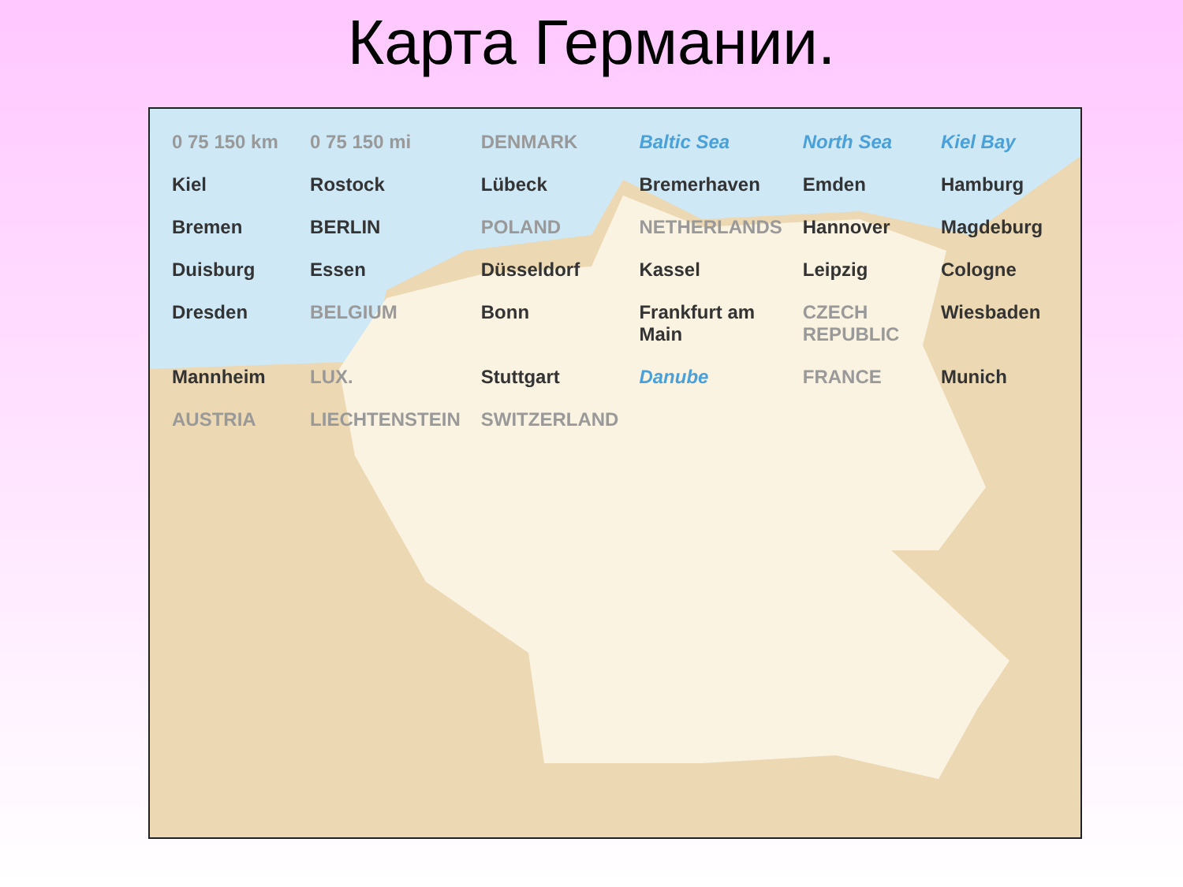Карта Германии.
0 75 150 km 0 75 150 mi DENMARK Baltic Sea North Sea Kiel Bay Kiel Rostock Lübeck Bremerhaven Emden Hamburg Bremen BERLIN POLAND NETHERLANDS Hannover Magdeburg Duisburg Essen Düsseldorf Kassel Leipzig Cologne Dresden BELGIUM Bonn Frankfurt am Main CZECH REPUBLIC Wiesbaden Mannheim LUX. Stuttgart Danube FRANCE Munich AUSTRIA LIECHTENSTEIN SWITZERLAND